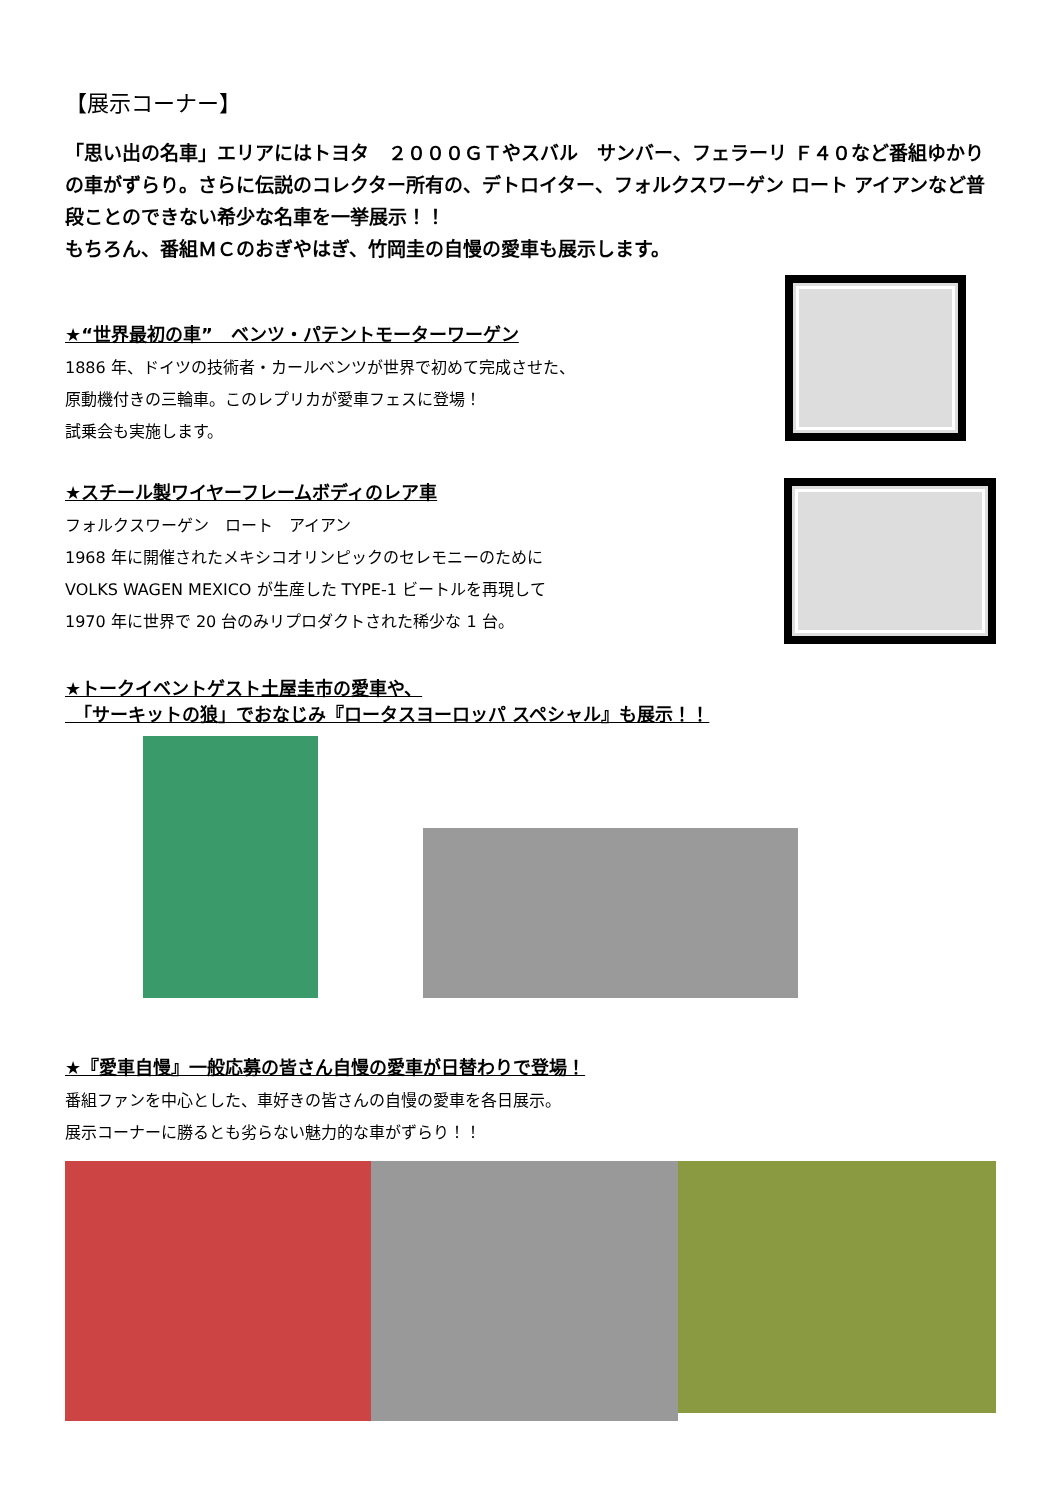【展示コーナー】
「思い出の名車」エリアにはトヨタ　２０００ＧＴやスバル　サンバー、フェラーリ Ｆ４０など番組ゆかりの車がずらり。さらに伝説のコレクター所有の、デトロイター、フォルクスワーゲン ロート アイアンなど普段ことのできない希少な名車を一挙展示！！
もちろん、番組ＭＣのおぎやはぎ、竹岡圭の自慢の愛車も展示します。
★“世界最初の車”　ベンツ・パテントモーターワーゲン
1886 年、ドイツの技術者・カールベンツが世界で初めて完成させた、
原動機付きの三輪車。このレプリカが愛車フェスに登場！
試乗会も実施します。
★スチール製ワイヤーフレームボディのレア車
フォルクスワーゲン　ロート　アイアン
1968 年に開催されたメキシコオリンピックのセレモニーのために
VOLKS WAGEN MEXICO が生産した TYPE-1 ビートルを再現して
1970 年に世界で 20 台のみリプロダクトされた稀少な 1 台。
★トークイベントゲスト土屋圭市の愛車や、
　「サーキットの狼」でおなじみ『ロータスヨーロッパ スペシャル』も展示！！
★『愛車自慢』一般応募の皆さん自慢の愛車が日替わりで登場！
番組ファンを中心とした、車好きの皆さんの自慢の愛車を各日展示。
展示コーナーに勝るとも劣らない魅力的な車がずらり！！